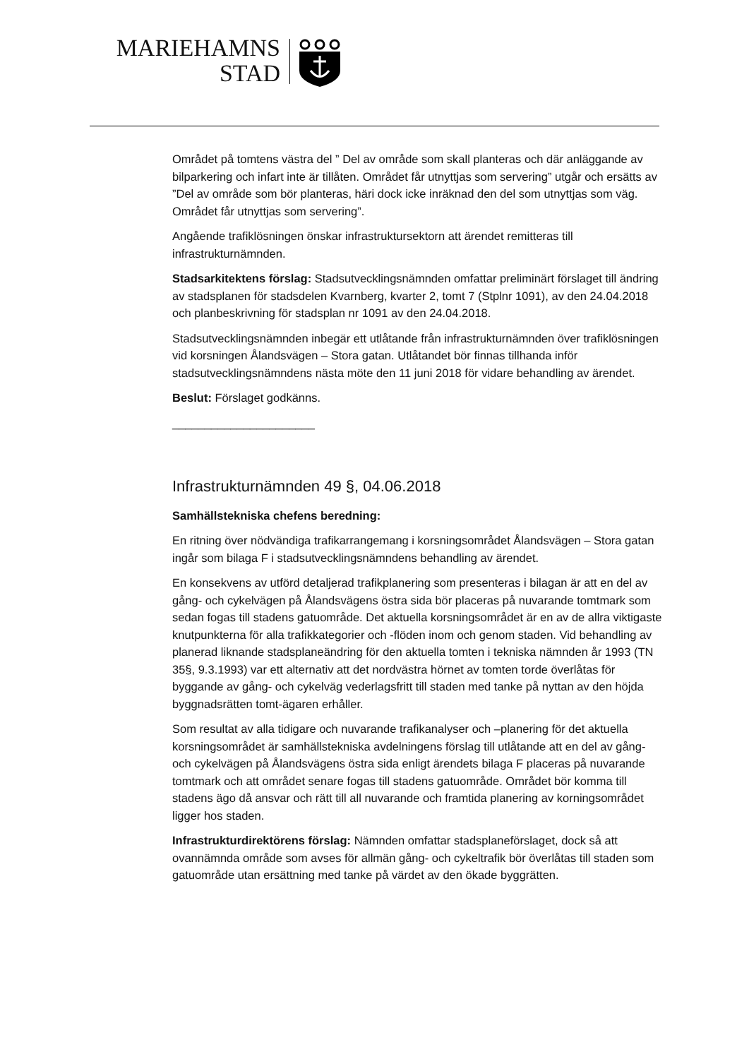MARIEHAMNS
STAD
Området på tomtens västra del ” Del av område som skall planteras och där anläggande av bilparkering och infart inte är tillåten. Området får utnyttjas som servering” utgår och ersätts av ”Del av område som bör planteras, häri dock icke inräknad den del som utnyttjas som väg. Området får utnyttjas som servering”.
Angående trafiklösningen önskar infrastruktursektorn att ärendet remitteras till infrastrukturnämnden.
Stadsarkitektens förslag: Stadsutvecklingsnämnden omfattar preliminärt förslaget till ändring av stadsplanen för stadsdelen Kvarnberg, kvarter 2, tomt 7 (Stplnr 1091), av den 24.04.2018 och planbeskrivning för stadsplan nr 1091 av den 24.04.2018.
Stadsutvecklingsnämnden inbegär ett utlåtande från infrastrukturnämnden över trafiklösningen vid korsningen Ålandsvägen – Stora gatan. Utlåtandet bör finnas tillhanda inför stadsutvecklingsnämndens nästa möte den 11 juni 2018 för vidare behandling av ärendet.
Beslut: Förslaget godkänns.
______________________
Infrastrukturnämnden 49 §, 04.06.2018
Samhällstekniska chefens beredning:
En ritning över nödvändiga trafikarrangemang i korsningsområdet Ålandsvägen – Stora gatan ingår som bilaga F i stadsutvecklingsnämndens behandling av ärendet.
En konsekvens av utförd detaljerad trafikplanering som presenteras i bilagan är att en del av gång- och cykelvägen på Ålandsvägens östra sida bör placeras på nuvarande tomtmark som sedan fogas till stadens gatuområde. Det aktuella korsningsområdet är en av de allra viktigaste knutpunkterna för alla trafikkategorier och -flöden inom och genom staden. Vid behandling av planerad liknande stadsplaneändring för den aktuella tomten i tekniska nämnden år 1993 (TN 35§, 9.3.1993) var ett alternativ att det nordvästra hörnet av tomten torde överlåtas för byggande av gång- och cykelväg vederlagsfritt till staden med tanke på nyttan av den höjda byggnadsrätten tomt-ägaren erhåller.
Som resultat av alla tidigare och nuvarande trafikanalyser och –planering för det aktuella korsningsområdet är samhällstekniska avdelningens förslag till utlåtande att en del av gång- och cykelvägen på Ålandsvägens östra sida enligt ärendets bilaga F placeras på nuvarande tomtmark och att området senare fogas till stadens gatuområde. Området bör komma till stadens ägo då ansvar och rätt till all nuvarande och framtida planering av korningsområdet ligger hos staden.
Infrastrukturdirektörens förslag: Nämnden omfattar stadsplaneförslaget, dock så att ovannämnda område som avses för allmän gång- och cykeltrafik bör överlåtas till staden som gatuområde utan ersättning med tanke på värdet av den ökade byggrätten.